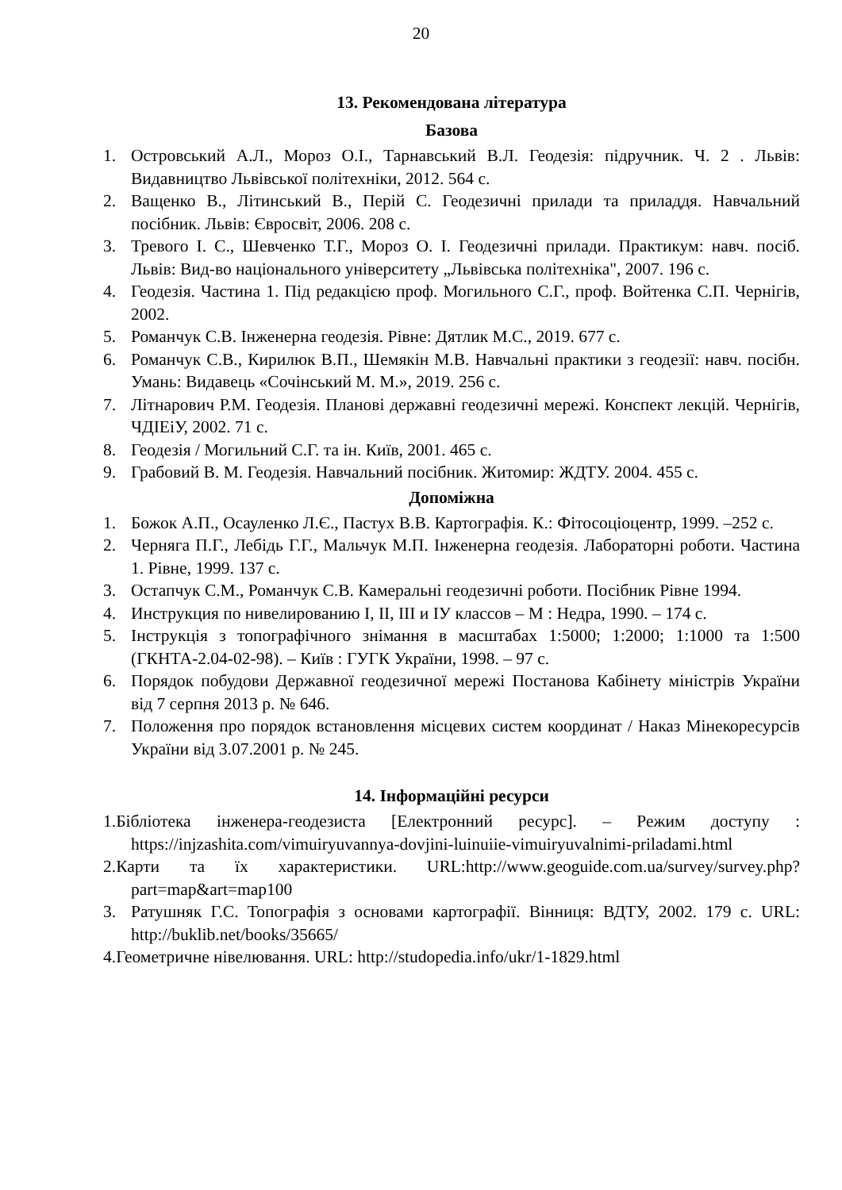20
13. Рекомендована література
Базова
1. Островський А.Л., Мороз О.І., Тарнавський В.Л. Геодезія: підручник. Ч. 2 . Львів: Видавництво Львівської політехніки, 2012. 564 с.
2. Ващенко В., Літинський В., Перій С. Геодезичні прилади та приладдя. Навчальний посібник. Львів: Євросвіт, 2006. 208 с.
3. Тревого І. С., Шевченко Т.Г., Мороз О. І. Геодезичні прилади. Практикум: навч. посіб. Львів: Вид-во національного університету „Львівська політехніка", 2007. 196 с.
4. Геодезія. Частина 1. Під редакцією проф. Могильного С.Г., проф. Войтенка С.П. Чернігів, 2002.
5. Романчук С.В. Інженерна геодезія. Рівне: Дятлик М.С., 2019. 677 с.
6. Романчук С.В., Кирилюк В.П., Шемякін М.В. Навчальні практики з геодезії: навч. посібн. Умань: Видавець «Сочінський М. М.», 2019. 256 с.
7. Літнарович Р.М. Геодезія. Планові державні геодезичні мережі. Конспект лекцій. Чернігів, ЧДІЕіУ, 2002. 71 с.
8. Геодезія / Могильний С.Г. та ін. Київ, 2001. 465 с.
9. Грабовий В. М. Геодезія. Навчальний посібник. Житомир: ЖДТУ. 2004. 455 с.
Допоміжна
1. Божок А.П., Осауленко Л.Є., Пастух В.В. Картографія. К.: Фітосоціоцентр, 1999. –252 с.
2. Черняга П.Г., Лебідь Г.Г., Мальчук М.П. Інженерна геодезія. Лабораторні роботи. Частина 1. Рівне, 1999. 137 с.
3. Остапчук С.М., Романчук С.В. Камеральні геодезичні роботи. Посібник Рівне 1994.
4. Инструкция по нивелированию I, II, III и IУ классов – М : Недра, 1990. – 174 с.
5. Інструкція з топографічного знімання в масштабах 1:5000; 1:2000; 1:1000 та 1:500 (ГКНТА-2.04-02-98). – Київ : ГУГК України, 1998. – 97 с.
6. Порядок побудови Державної геодезичної мережі Постанова Кабінету міністрів України від 7 серпня 2013 р. № 646.
7. Положення про порядок встановлення місцевих систем координат / Наказ Мінекоресурсів України від 3.07.2001 р. № 245.
14. Інформаційні ресурси
1.Бібліотека інженера-геодезиста [Електронний ресурс]. – Режим доступу : https://injzashita.com/vimuiryuvannya-dovjini-luinuiie-vimuiryuvalnimi-priladami.html
2.Карти та їх характеристики. URL:http://www.geoguide.com.ua/survey/survey.php?part=map&art=map100
3. Ратушняк Г.С. Топографія з основами картографії. Вінниця: ВДТУ, 2002. 179 с. URL: http://buklib.net/books/35665/
4.Геометричне нівелювання. URL: http://studopedia.info/ukr/1-1829.html